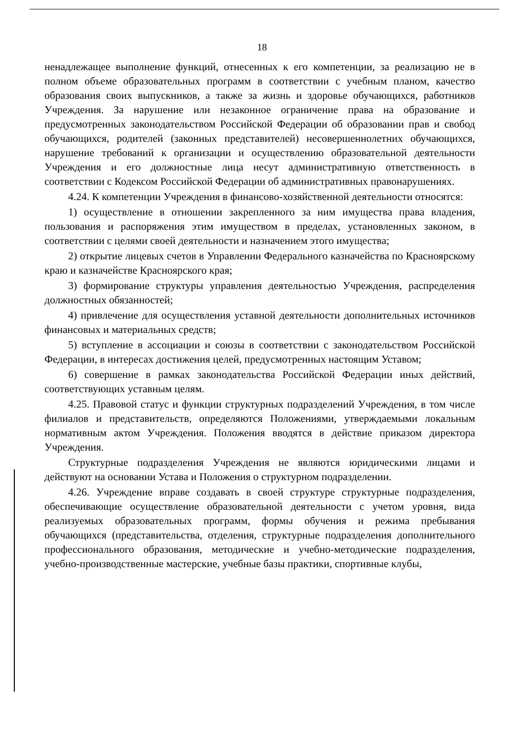18
ненадлежащее выполнение функций, отнесенных к его компетенции, за реализацию не в полном объеме образовательных программ в соответствии с учебным планом, качество образования своих выпускников, а также за жизнь и здоровье обучающихся, работников Учреждения. За нарушение или незаконное ограничение права на образование и предусмотренных законодательством Российской Федерации об образовании прав и свобод обучающихся, родителей (законных представителей) несовершеннолетних обучающихся, нарушение требований к организации и осуществлению образовательной деятельности Учреждения и его должностные лица несут административную ответственность в соответствии с Кодексом Российской Федерации об административных правонарушениях.
4.24. К компетенции Учреждения в финансово-хозяйственной деятельности относятся:
1) осуществление в отношении закрепленного за ним имущества права владения, пользования и распоряжения этим имуществом в пределах, установленных законом, в соответствии с целями своей деятельности и назначением этого имущества;
2) открытие лицевых счетов в Управлении Федерального казначейства по Красноярскому краю и казначействе Красноярского края;
3) формирование структуры управления деятельностью Учреждения, распределения должностных обязанностей;
4) привлечение для осуществления уставной деятельности дополнительных источников финансовых и материальных средств;
5) вступление в ассоциации и союзы в соответствии с законодательством Российской Федерации, в интересах достижения целей, предусмотренных настоящим Уставом;
6) совершение в рамках законодательства Российской Федерации иных действий, соответствующих уставным целям.
4.25. Правовой статус и функции структурных подразделений Учреждения, в том числе филиалов и представительств, определяются Положениями, утверждаемыми локальным нормативным актом Учреждения. Положения вводятся в действие приказом директора Учреждения.
Структурные подразделения Учреждения не являются юридическими лицами и действуют на основании Устава и Положения о структурном подразделении.
4.26. Учреждение вправе создавать в своей структуре структурные подразделения, обеспечивающие осуществление образовательной деятельности с учетом уровня, вида реализуемых образовательных программ, формы обучения и режима пребывания обучающихся (представительства, отделения, структурные подразделения дополнительного профессионального образования, методические и учебно-методические подразделения, учебно-производственные мастерские, учебные базы практики, спортивные клубы,